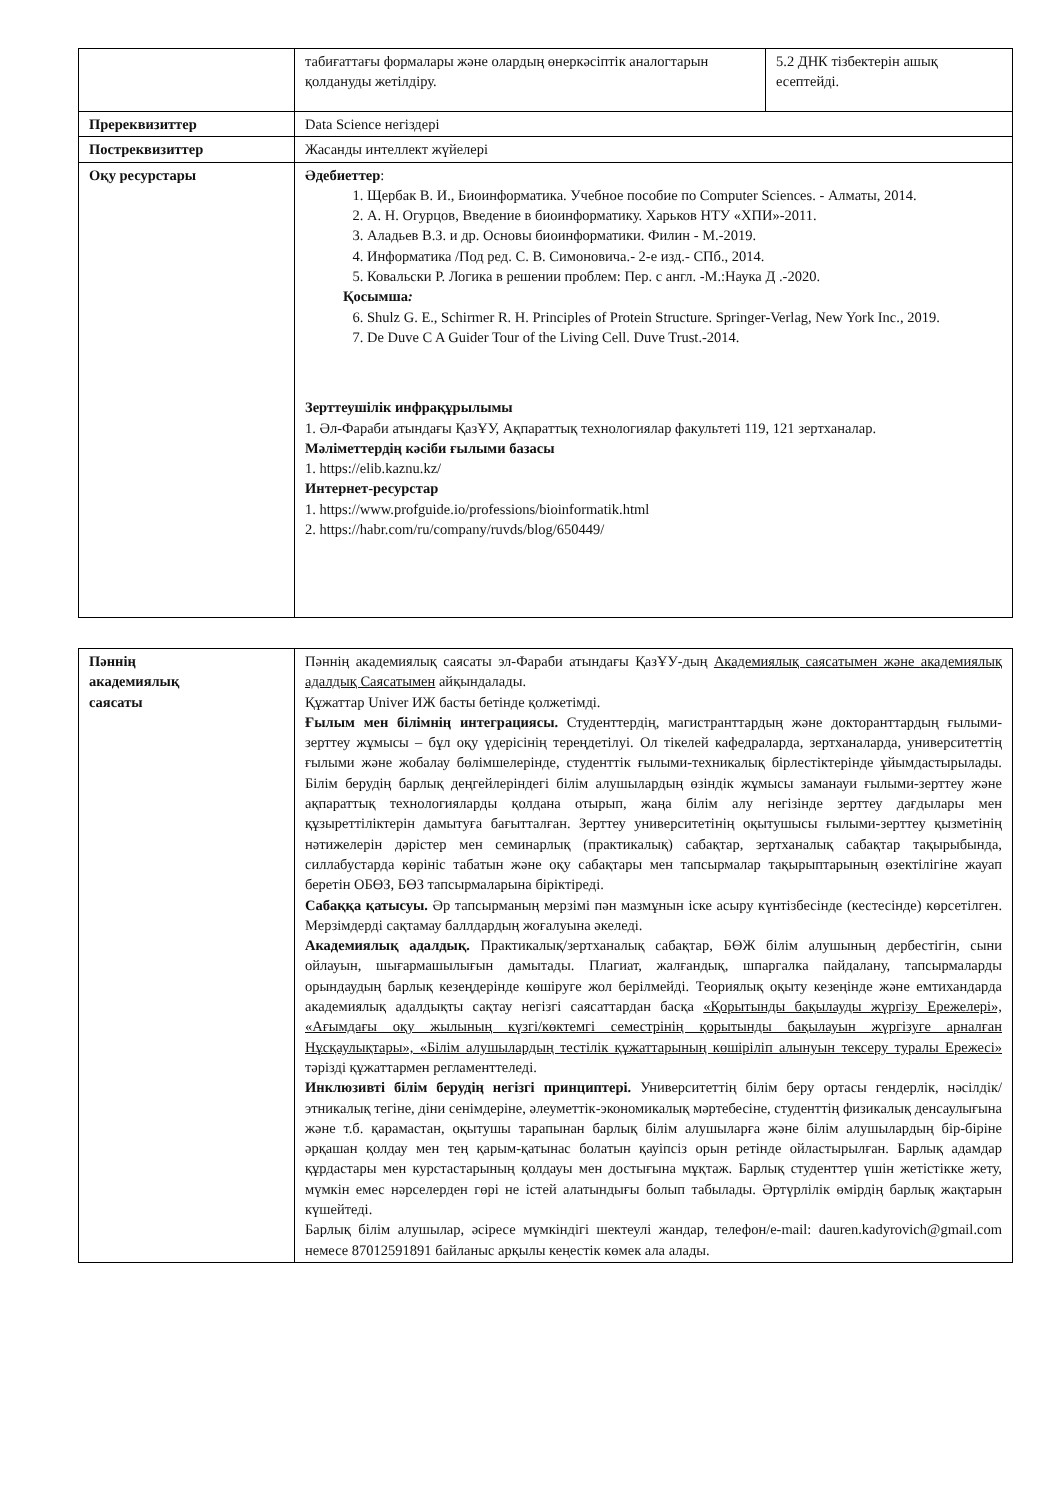| | табиғаттағы формалары және олардың өнеркәсіптік аналогтарын қолдануды жетілдіру. | 5.2 ДНК тізбектерін ашық есептейді. |
| Пререквизиттер | Data Science негіздері | |
| Постреквизиттер | Жасанды интеллект жүйелері | |
| Оқу ресурстары | Әдебиеттер : 1. Щербак В. И., Биоинформатика. Учебное пособие по Computer Sciences. - Алматы, 2014. 2. А. Н. Огурцов, Введение в биоинформатику. Харьков НТУ «ХПИ»-2011. 3. Аладьев В.З. и др. Основы биоинформатики. Филин - М.-2019. 4. Информатика /Под ред. С. В. Симоновича.- 2-е изд.- СПб., 2014. 5. Ковальски Р. Логика в решении проблем: Пер. с англ. -М.:Наука Д .-2020. Қосымша : 6. Shulz G. E., Schirmer R. H. Principles of Protein Structure. Springer-Verlag, New York Inc., 2019. 7. De Duve C A Guider Tour of the Living Cell. Duve Trust.-2014. Зерттеушілік инфрақұрылымы 1. Әл-Фараби атындағы ҚазҰУ, Ақпараттық технологиялар факультеті 119, 121 зертханалар. Мәліметтердің кәсіби ғылыми базасы 1. https://elib.kaznu.kz/ Интернет-ресурстар 1. https://www.profguide.io/professions/bioinformatik.html 2. https://habr.com/ru/company/ruvds/blog/650449/ | |
| Пәннің академиялық саясаты | Пәннің академиялық саясаты эл-Фараби атындағы ҚазҰУ-дың Академиялық саясатымен және академиялық адалдық Саясатымен айқындалады. Құжаттар Univer ИЖ басты бетінде қолжетімді. Ғылым мен білімнің интеграциясы. Студенттердің, магистранттардың және докторанттардың ғылыми-зерттеу жұмысы – бұл оқу үдерісінің тереңдетілуі. Ол тікелей кафедраларда, зертханаларда, университеттің ғылыми және жобалау бөлімшелерінде, студенттік ғылыми-техникалық бірлестіктерінде ұйымдастырылады. Білім берудің барлық деңгейлеріндегі білім алушылардың өзіндік жұмысы заманауи ғылыми-зерттеу және ақпараттық технологияларды қолдана отырып, жаңа білім алу негізінде зерттеу дағдылары мен құзыреттіліктерін дамытуға бағытталған. Зерттеу университетінің оқытушысы ғылыми-зерттеу қызметінің нәтижелерін дәрістер мен семинарлық (практикалық) сабақтар, зертханалық сабақтар тақырыбында, силлабустарда көрініс табатын және оқу сабақтары мен тапсырмалар тақырыптарының өзектілігіне жауап беретін ОБӨЗ, БӨЗ тапсырмаларына біріктіреді. Сабаққа қатысуы. Әр тапсырманың мерзімі пән мазмұнын іске асыру күнтізбесінде (кестесінде) көрсетілген. Мерзімдерді сақтамау баллдардың жоғалуына әкеледі. Академиялық адалдық. Практикалық/зертханалық сабақтар, БӨЖ білім алушының дербестігін, сыни ойлауын, шығармашылығын дамытады. Плагиат, жалғандық, шпаргалка пайдалану, тапсырмаларды орындаудың барлық кезеңдерінде көшіруге жол берілмейді. Теориялық оқыту кезеңінде және емтихандарда академиялық адалдықты сақтау негізгі саясаттардан басқа «Қорытынды бақылауды жүргізу Ережелері», «Ағымдағы оқу жылының күзгі/көктемгі семестрінің қорытынды бақылауын жүргізуге арналған Нұсқаулықтары», «Білім алушылардың тестілік құжаттарының көшіріліп алынуын тексеру туралы Ережесі» тәрізді құжаттармен регламенттеледі. Инклюзивті білім берудің негізгі принциптері. Университеттің білім беру ортасы гендерлік, нәсілдік/этникалық тегіне, діни сенімдеріне, әлеуметтік-экономикалық мәртебесіне, студенттің физикалық денсаулығына және т.б. қарамастан, оқытушы тарапынан барлық білім алушыларға және білім алушылардың бір-біріне әрқашан қолдау мен тең қарым-қатынас болатын қауіпсіз орын ретінде ойластырылған. Барлық адамдар құрдастары мен курстастарының қолдауы мен достығына мұқтаж. Барлық студенттер үшін жетістікке жету, мүмкін емес нәрселерден гөрі не істей алатындығы болып табылады. Әртүрлілік өмірдің барлық жақтарын күшейтеді. Барлық білім алушылар, әсіресе мүмкіндігі шектеулі жандар, телефон/e-mail: dauren.kadyrovich@gmail.com немесе 87012591891 байланыс арқылы кеңестік көмек ала алады. |